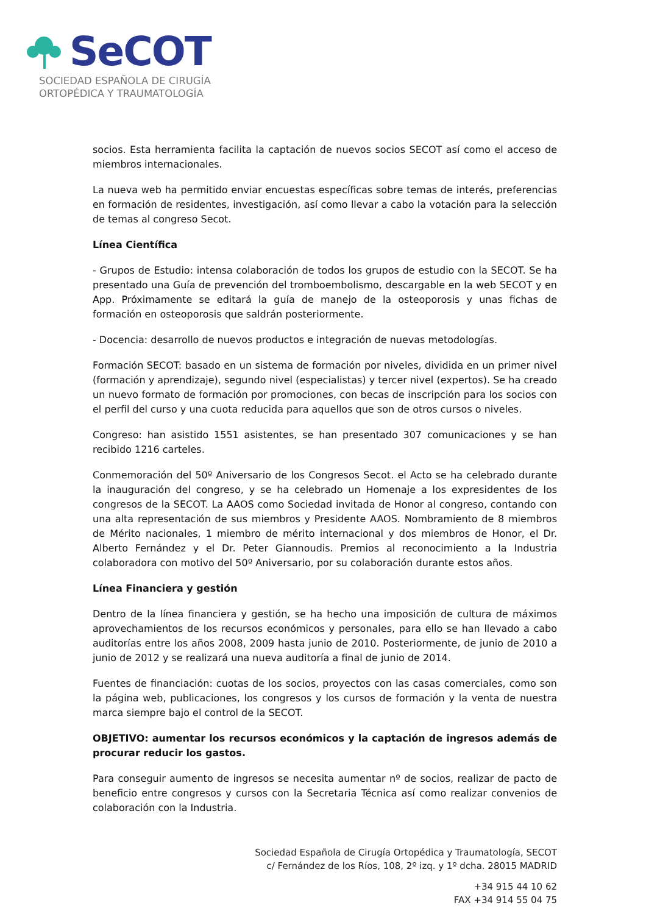SeCOT
SOCIEDAD ESPAÑOLA DE CIRUGÍA
ORTOPÉDICA Y TRAUMATOLOGÍA
socios. Esta herramienta facilita la captación de nuevos socios SECOT así como el acceso de miembros internacionales.
La nueva web ha permitido enviar encuestas específicas sobre temas de interés, preferencias en formación de residentes, investigación, así como llevar a cabo la votación para la selección de temas al congreso Secot.
Línea Científica
- Grupos de Estudio: intensa colaboración de todos los grupos de estudio con la SECOT. Se ha presentado una Guía de prevención del tromboembolismo, descargable en la web SECOT y en App. Próximamente se editará la guía de manejo de la osteoporosis y unas fichas de formación en osteoporosis que saldrán posteriormente.
- Docencia: desarrollo de nuevos productos e integración de nuevas metodologías.
Formación SECOT: basado en un sistema de formación por niveles, dividida en un primer nivel (formación y aprendizaje), segundo nivel (especialistas) y tercer nivel (expertos). Se ha creado un nuevo formato de formación por promociones, con becas de inscripción para los socios con el perfil del curso y una cuota reducida para aquellos que son de otros cursos o niveles.
Congreso: han asistido 1551 asistentes, se han presentado 307 comunicaciones y se han recibido 1216 carteles.
Conmemoración del 50º Aniversario de los Congresos Secot. el Acto se ha celebrado durante la inauguración del congreso, y se ha celebrado un Homenaje a los expresidentes de los congresos de la SECOT. La AAOS como Sociedad invitada de Honor al congreso, contando con una alta representación de sus miembros y Presidente AAOS. Nombramiento de 8 miembros de Mérito nacionales, 1 miembro de mérito internacional y dos miembros de Honor, el Dr. Alberto Fernández y el Dr. Peter Giannoudis. Premios al reconocimiento a la Industria colaboradora con motivo del 50º Aniversario, por su colaboración durante estos años.
Línea Financiera y gestión
Dentro de la línea financiera y gestión, se ha hecho una imposición de cultura de máximos aprovechamientos de los recursos económicos y personales, para ello se han llevado a cabo auditorías entre los años 2008, 2009 hasta junio de 2010. Posteriormente, de junio de 2010 a junio de 2012 y se realizará una nueva auditoría a final de junio de 2014.
Fuentes de financiación: cuotas de los socios, proyectos con las casas comerciales, como son la página web, publicaciones, los congresos y los cursos de formación y la venta de nuestra marca siempre bajo el control de la SECOT.
OBJETIVO: aumentar los recursos económicos y la captación de ingresos además de procurar reducir los gastos.
Para conseguir aumento de ingresos se necesita aumentar nº de socios, realizar de pacto de beneficio entre congresos y cursos con la Secretaria Técnica así como realizar convenios de colaboración con la Industria.
Sociedad Española de Cirugía Ortopédica y Traumatología, SECOT
c/ Fernández de los Ríos, 108, 2º izq. y 1º dcha. 28015 MADRID
+34 915 44 10 62
FAX +34 914 55 04 75